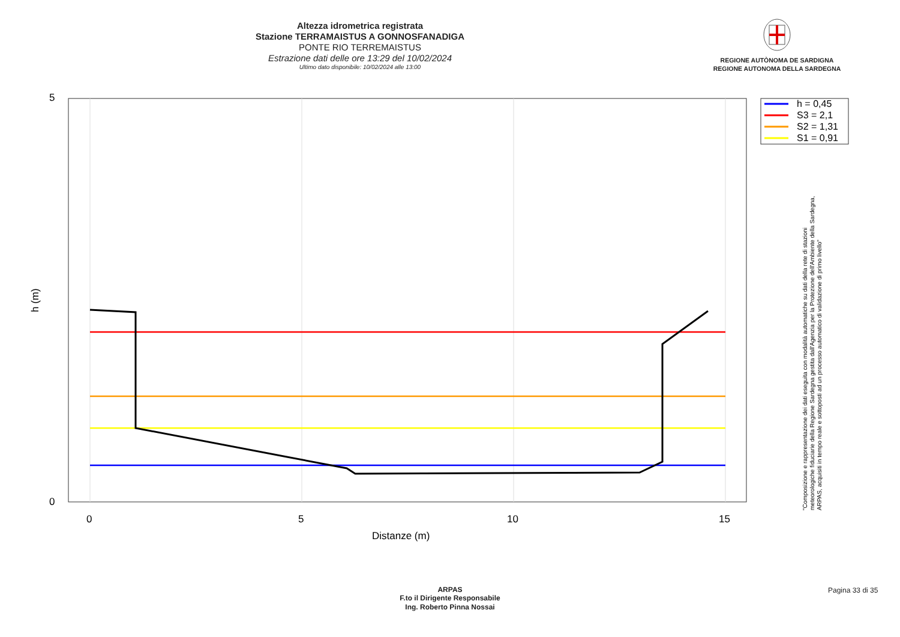Altezza idrometrica registrata
Stazione TERRAMAISTUS A GONNOSFANADIGA
PONTE RIO TERREMAISTUS
Estrazione dati delle ore 13:29 del 10/02/2024
Ultimo dato disponibile: 10/02/2024 alle 13:00
REGIONE AUTÒNOMA DE SARDIGNA
REGIONE AUTONOMA DELLA SARDEGNA
5
0
0
5
10
15
Distanze (m)
h (m)
h = 0,45
S3 = 2,1
S2 = 1,31
S1 = 0,91
"Composizione e rappresentazione dei dati eseguita con modalità automatiche su dati della rete di stazioni
meteorologiche fiduciarie della Regione Sardegna gestita dall'Agenzia per la Protezione dell'Ambiente della Sardegna,
ARPAS, acquisiti in tempo reale e sottoposti ad un processo automatico di validazione di primo livello"
ARPAS
F.to il Dirigente Responsabile
Ing. Roberto Pinna Nossai
Pagina 33 di 35